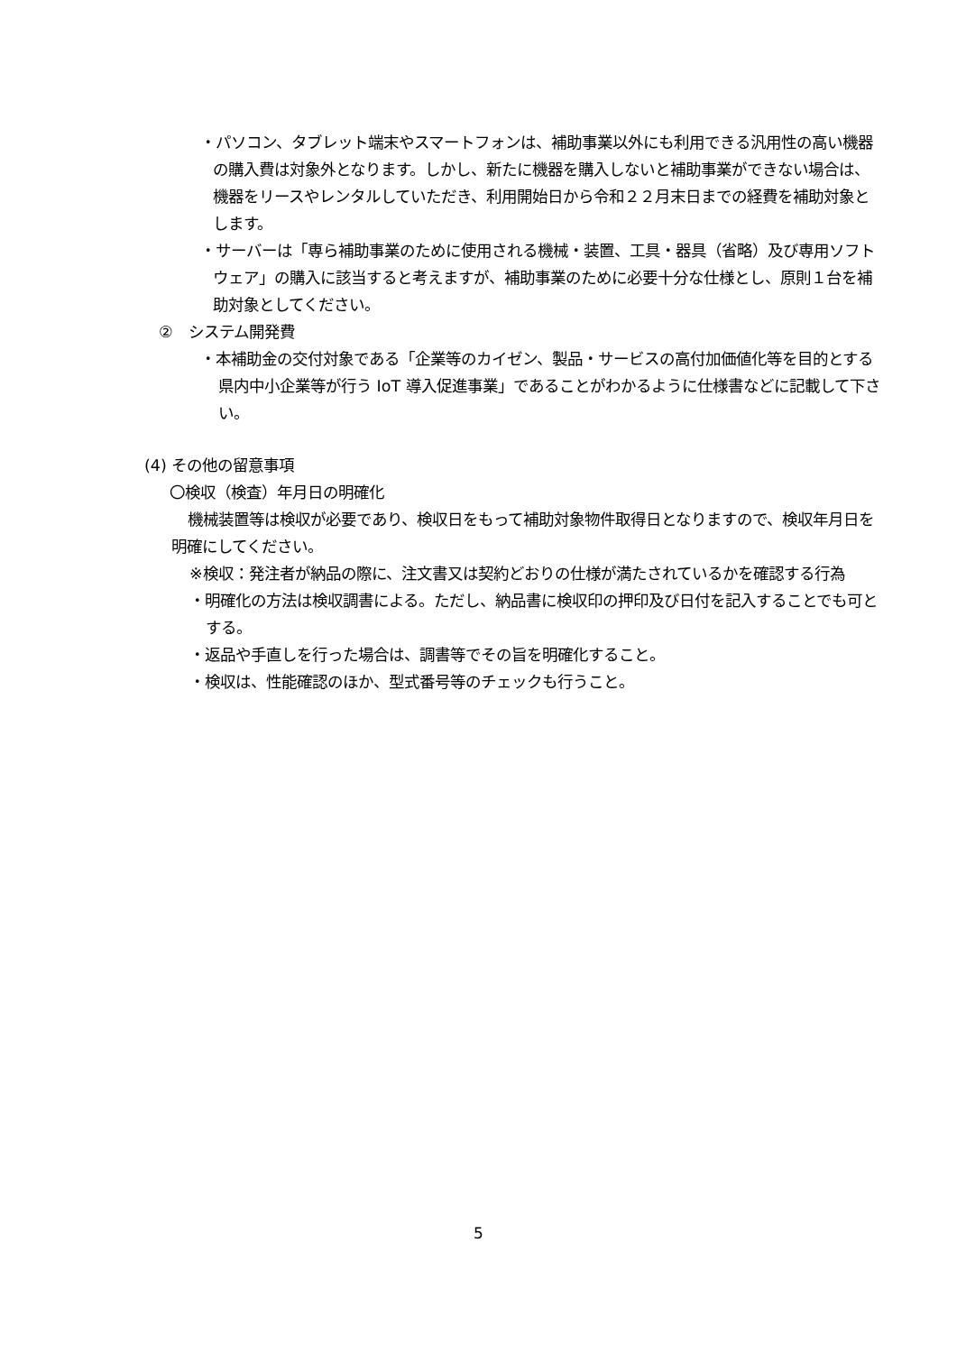・パソコン、タブレット端末やスマートフォンは、補助事業以外にも利用できる汎用性の高い機器の購入費は対象外となります。しかし、新たに機器を購入しないと補助事業ができない場合は、機器をリースやレンタルしていただき、利用開始日から令和２２月末日までの経費を補助対象とします。
・サーバーは「専ら補助事業のために使用される機械・装置、工具・器具（省略）及び専用ソフトウェア」の購入に該当すると考えますが、補助事業のために必要十分な仕様とし、原則１台を補助対象としてください。
②　システム開発費
・本補助金の交付対象である「企業等のカイゼン、製品・サービスの高付加価値化等を目的とする県内中小企業等が行う IoT 導入促進事業」であることがわかるように仕様書などに記載して下さい。
(4) その他の留意事項
〇検収（検査）年月日の明確化
機械装置等は検収が必要であり、検収日をもって補助対象物件取得日となりますので、検収年月日を明確にしてください。
※検収：発注者が納品の際に、注文書又は契約どおりの仕様が満たされているかを確認する行為
・明確化の方法は検収調書による。ただし、納品書に検収印の押印及び日付を記入することでも可とする。
・返品や手直しを行った場合は、調書等でその旨を明確化すること。
・検収は、性能確認のほか、型式番号等のチェックも行うこと。
5